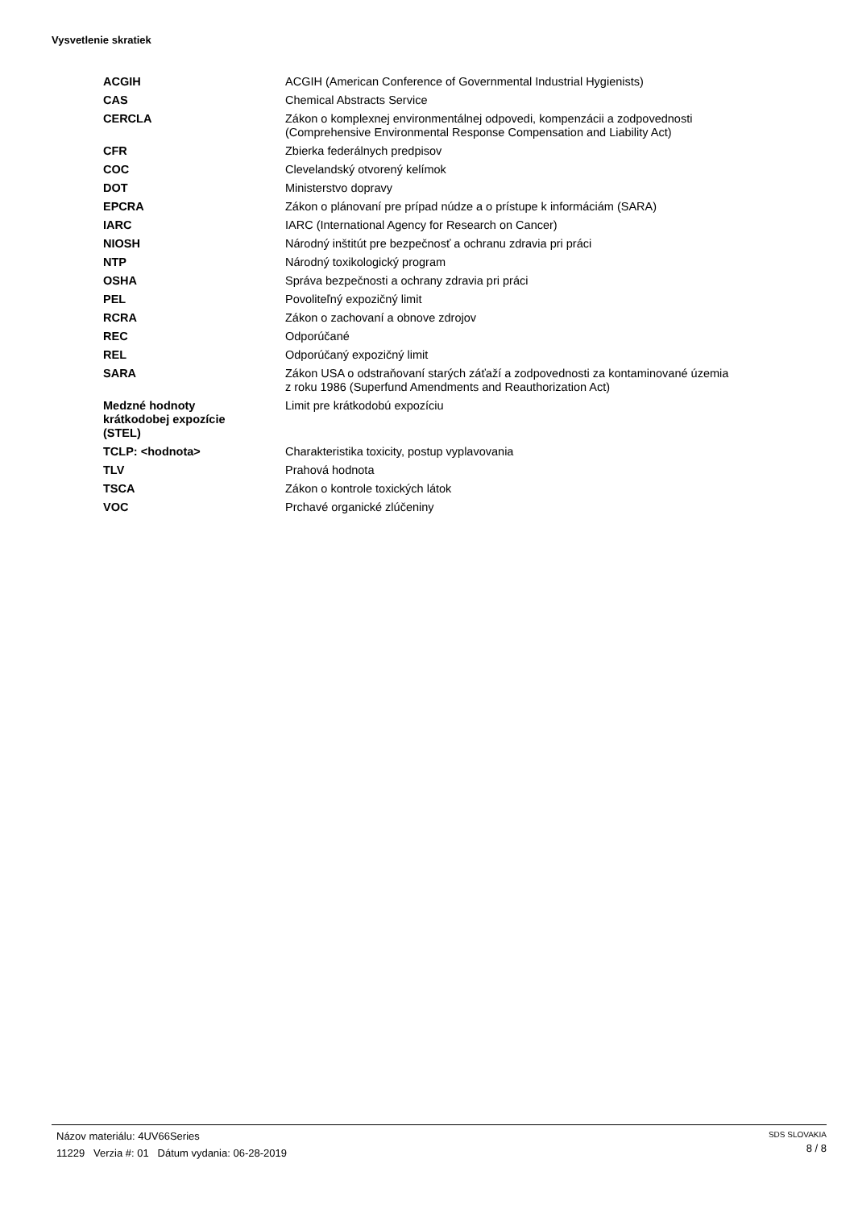Vysvetlenie skratiek
| ACGIH | ACGIH (American Conference of Governmental Industrial Hygienists) |
| CAS | Chemical Abstracts Service |
| CERCLA | Zákon o komplexnej environmentálnej odpovedi, kompenzácii a zodpovednosti (Comprehensive Environmental Response Compensation and Liability Act) |
| CFR | Zbierka federálnych predpisov |
| COC | Clevelandský otvorený kelímok |
| DOT | Ministerstvo dopravy |
| EPCRA | Zákon o plánovaní pre prípad núdze a o prístupe k informáciám (SARA) |
| IARC | IARC (International Agency for Research on Cancer) |
| NIOSH | Národný inštitút pre bezpečnosť a ochranu zdravia pri práci |
| NTP | Národný toxikologický program |
| OSHA | Správa bezpečnosti a ochrany zdravia pri práci |
| PEL | Povoliteľný expozičný limit |
| RCRA | Zákon o zachovaní a obnove zdrojov |
| REC | Odporúčané |
| REL | Odporúčaný expozičný limit |
| SARA | Zákon USA o odstraňovaní starých záťaží a zodpovednosti za kontaminované územia z roku 1986 (Superfund Amendments and Reauthorization Act) |
| Medzné hodnoty krátkodobej expozície (STEL) | Limit pre krátkodobú expozíciu |
| TCLP: <hodnota> | Charakteristika toxicity, postup vyplavovania |
| TLV | Prahová hodnota |
| TSCA | Zákon o kontrole toxických látok |
| VOC | Prchavé organické zlúčeniny |
Názov materiálu: 4UV66Series
11229 Verzia #: 01 Dátum vydania: 06-28-2019
SDS SLOVAKIA
8 / 8